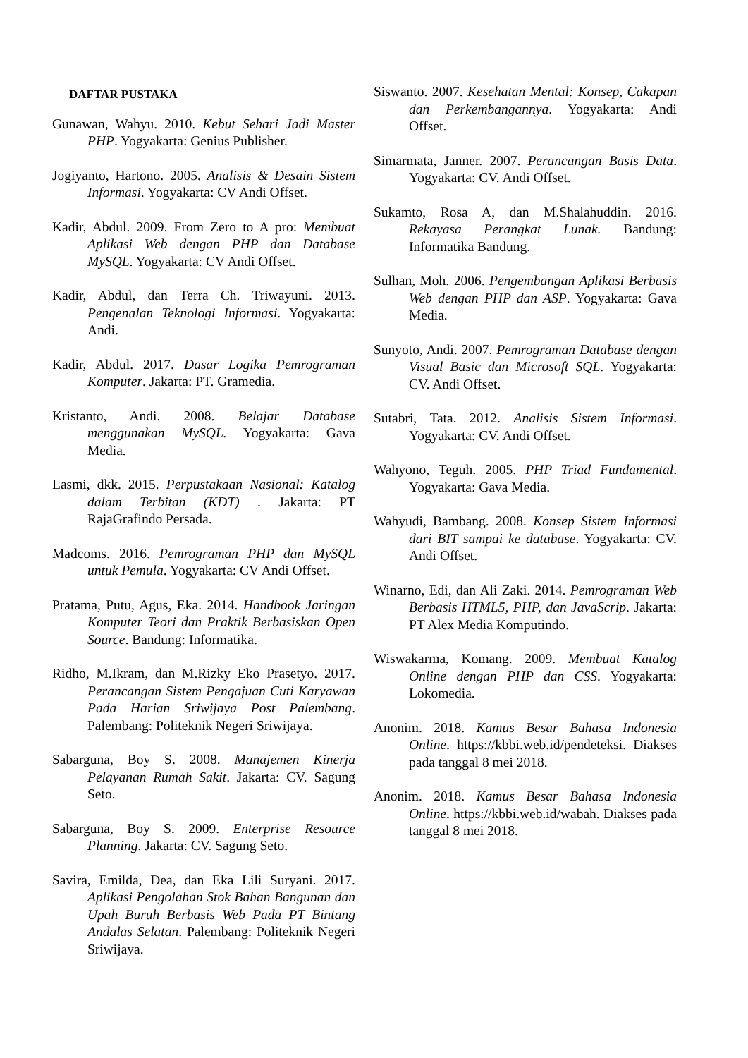DAFTAR PUSTAKA
Gunawan, Wahyu. 2010. Kebut Sehari Jadi Master PHP. Yogyakarta: Genius Publisher.
Jogiyanto, Hartono. 2005. Analisis & Desain Sistem Informasi. Yogyakarta: CV Andi Offset.
Kadir, Abdul. 2009. From Zero to A pro: Membuat Aplikasi Web dengan PHP dan Database MySQL. Yogyakarta: CV Andi Offset.
Kadir, Abdul, dan Terra Ch. Triwayuni. 2013. Pengenalan Teknologi Informasi. Yogyakarta: Andi.
Kadir, Abdul. 2017. Dasar Logika Pemrograman Komputer. Jakarta: PT. Gramedia.
Kristanto, Andi. 2008. Belajar Database menggunakan MySQL. Yogyakarta: Gava Media.
Lasmi, dkk. 2015. Perpustakaan Nasional: Katalog dalam Terbitan (KDT) . Jakarta: PT RajaGrafindo Persada.
Madcoms. 2016. Pemrograman PHP dan MySQL untuk Pemula. Yogyakarta: CV Andi Offset.
Pratama, Putu, Agus, Eka. 2014. Handbook Jaringan Komputer Teori dan Praktik Berbasiskan Open Source. Bandung: Informatika.
Ridho, M.Ikram, dan M.Rizky Eko Prasetyo. 2017. Perancangan Sistem Pengajuan Cuti Karyawan Pada Harian Sriwijaya Post Palembang. Palembang: Politeknik Negeri Sriwijaya.
Sabarguna, Boy S. 2008. Manajemen Kinerja Pelayanan Rumah Sakit. Jakarta: CV. Sagung Seto.
Sabarguna, Boy S. 2009. Enterprise Resource Planning. Jakarta: CV. Sagung Seto.
Savira, Emilda, Dea, dan Eka Lili Suryani. 2017. Aplikasi Pengolahan Stok Bahan Bangunan dan Upah Buruh Berbasis Web Pada PT Bintang Andalas Selatan. Palembang: Politeknik Negeri Sriwijaya.
Siswanto. 2007. Kesehatan Mental: Konsep, Cakapan dan Perkembangannya. Yogyakarta: Andi Offset.
Simarmata, Janner. 2007. Perancangan Basis Data. Yogyakarta: CV. Andi Offset.
Sukamto, Rosa A, dan M.Shalahuddin. 2016. Rekayasa Perangkat Lunak. Bandung: Informatika Bandung.
Sulhan, Moh. 2006. Pengembangan Aplikasi Berbasis Web dengan PHP dan ASP. Yogyakarta: Gava Media.
Sunyoto, Andi. 2007. Pemrograman Database dengan Visual Basic dan Microsoft SQL. Yogyakarta: CV. Andi Offset.
Sutabri, Tata. 2012. Analisis Sistem Informasi. Yogyakarta: CV. Andi Offset.
Wahyono, Teguh. 2005. PHP Triad Fundamental. Yogyakarta: Gava Media.
Wahyudi, Bambang. 2008. Konsep Sistem Informasi dari BIT sampai ke database. Yogyakarta: CV. Andi Offset.
Winarno, Edi, dan Ali Zaki. 2014. Pemrograman Web Berbasis HTML5, PHP, dan JavaScrip. Jakarta: PT Alex Media Komputindo.
Wiswakarma, Komang. 2009. Membuat Katalog Online dengan PHP dan CSS. Yogyakarta: Lokomedia.
Anonim. 2018. Kamus Besar Bahasa Indonesia Online. https://kbbi.web.id/pendeteksi. Diakses pada tanggal 8 mei 2018.
Anonim. 2018. Kamus Besar Bahasa Indonesia Online. https://kbbi.web.id/wabah. Diakses pada tanggal 8 mei 2018.